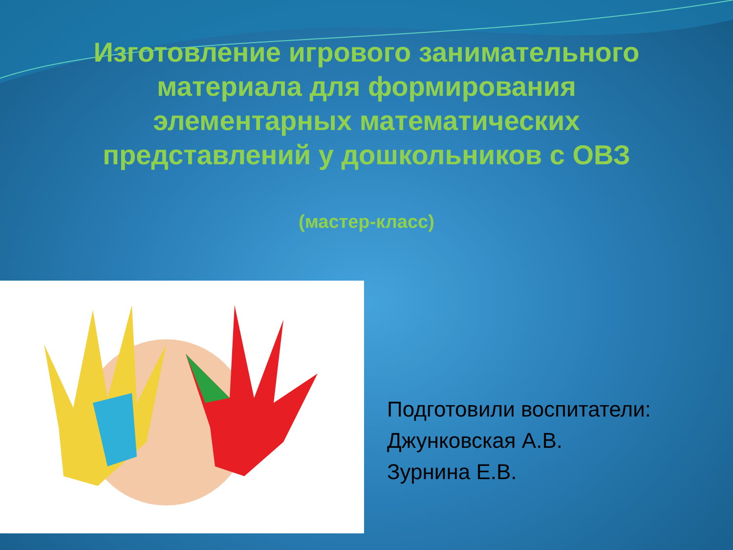Изготовление игрового занимательного материала для формирования элементарных математических представлений у дошкольников с ОВЗ
(мастер-класс)
Подготовили воспитатели:
Джунковская А.В.
Зурнина Е.В.